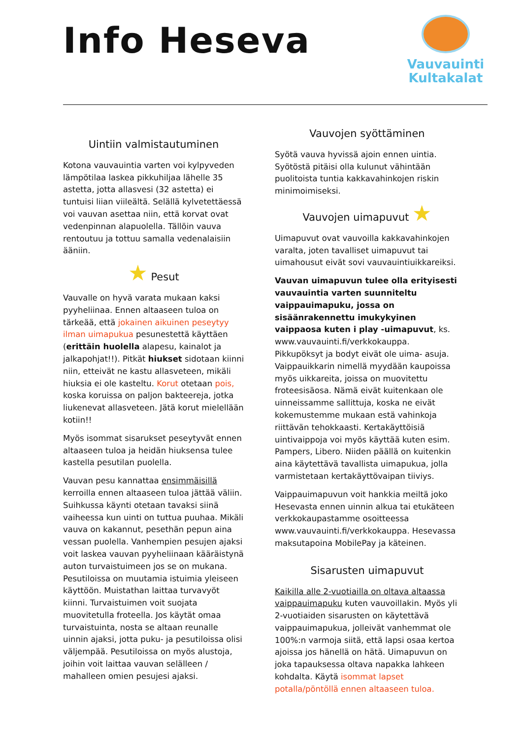Info Heseva
Vauvauinti
Kultakalat
Uintiin valmistautuminen
Kotona vauvauintia varten voi kylpyveden lämpötilaa laskea pikkuhiljaa lähelle 35 astetta, jotta allasvesi (32 astetta) ei tuntuisi liian viileältä. Selällä kylvetettäessä voi vauvan asettaa niin, että korvat ovat vedenpinnan alapuolella. Tällöin vauva rentoutuu ja tottuu samalla vedenalaisiin ääniin.
★ Pesut
Vauvalle on hyvä varata mukaan kaksi pyyheliinaa. Ennen altaaseen tuloa on tärkeää, että jokainen aikuinen peseytyy ilman uimapukua pesunestettä käyttäen (erittäin huolella alapesu, kainalot ja jalkapohjat!!). Pitkät hiukset sidotaan kiinni niin, etteivät ne kastu allasveteen, mikäli hiuksia ei ole kasteltu. Korut otetaan pois, koska koruissa on paljon bakteereja, jotka liukenevat allasveteen. Jätä korut mielellään kotiin!!
Myös isommat sisarukset peseytyvät ennen altaaseen tuloa ja heidän hiuksensa tulee kastella pesutilan puolella.
Vauvan pesu kannattaa ensimmäisillä kerroilla ennen altaaseen tuloa jättää väliin. Suihkussa käynti otetaan tavaksi siinä vaiheessa kun uinti on tuttua puuhaa. Mikäli vauva on kakannut, pesethän pepun aina vessan puolella. Vanhempien pesujen ajaksi voit laskea vauvan pyyheliinaan kääräistynä auton turvaistuimeen jos se on mukana. Pesutiloissa on muutamia istuimia yleiseen käyttöön. Muistathan laittaa turvavyöt kiinni. Turvaistuimen voit suojata muovitetulla froteella. Jos käytät omaa turvaistuinta, nosta se altaan reunalle uinnin ajaksi, jotta puku- ja pesutiloissa olisi väljempää. Pesutiloissa on myös alustoja, joihin voit laittaa vauvan selälleen / mahalleen omien pesujesi ajaksi.
Vauvojen syöttäminen
Syötä vauva hyvissä ajoin ennen uintia. Syötöstä pitäisi olla kulunut vähintään puolitoista tuntia kakkavahinkojen riskin minimoimiseksi.
Vauvojen uimapuvut ★
Uimapuvut ovat vauvoilla kakkavahinkojen varalta, joten tavalliset uimapuvut tai uimahousut eivät sovi vauvauintiuikkareiksi.
Vauvan uimapuvun tulee olla erityisesti vauvauintia varten suunniteltu vaippauimapuku, jossa on sisäänrakennettu imukykyinen vaippaosa kuten i play -uimapuvut, ks. www.vauvauinti.fi/verkkokauppa. Pikkupöksyt ja bodyt eivät ole uima- asuja. Vaippauikkarin nimellä myydään kaupoissa myös uikkareita, joissa on muovitettu froteesisäosa. Nämä eivät kuitenkaan ole uinneissamme sallittuja, koska ne eivät kokemustemme mukaan estä vahinkoja riittävän tehokkaasti. Kertakäyttöisiä uintivaippoja voi myös käyttää kuten esim. Pampers, Libero. Niiden päällä on kuitenkin aina käytettävä tavallista uimapukua, jolla varmistetaan kertakäyttövaipan tiiviys.
Vaippauimapuvun voit hankkia meiltä joko Hesevasta ennen uinnin alkua tai etukäteen verkkokaupastamme osoitteessa www.vauvauinti.fi/verkkokauppa. Hesevassa maksutapoina MobilePay ja käteinen.
Sisarusten uimapuvut
Kaikilla alle 2-vuotiailla on oltava altaassa vaippauimapuku kuten vauvoillakin. Myös yli 2-vuotiaiden sisarusten on käytettävä vaippauimapukua, jolleivät vanhemmat ole 100%:n varmoja siitä, että lapsi osaa kertoa ajoissa jos hänellä on hätä. Uimapuvun on joka tapauksessa oltava napakka lahkeen kohdalta. Käytä isommat lapset potalla/pöntöllä ennen altaaseen tuloa.